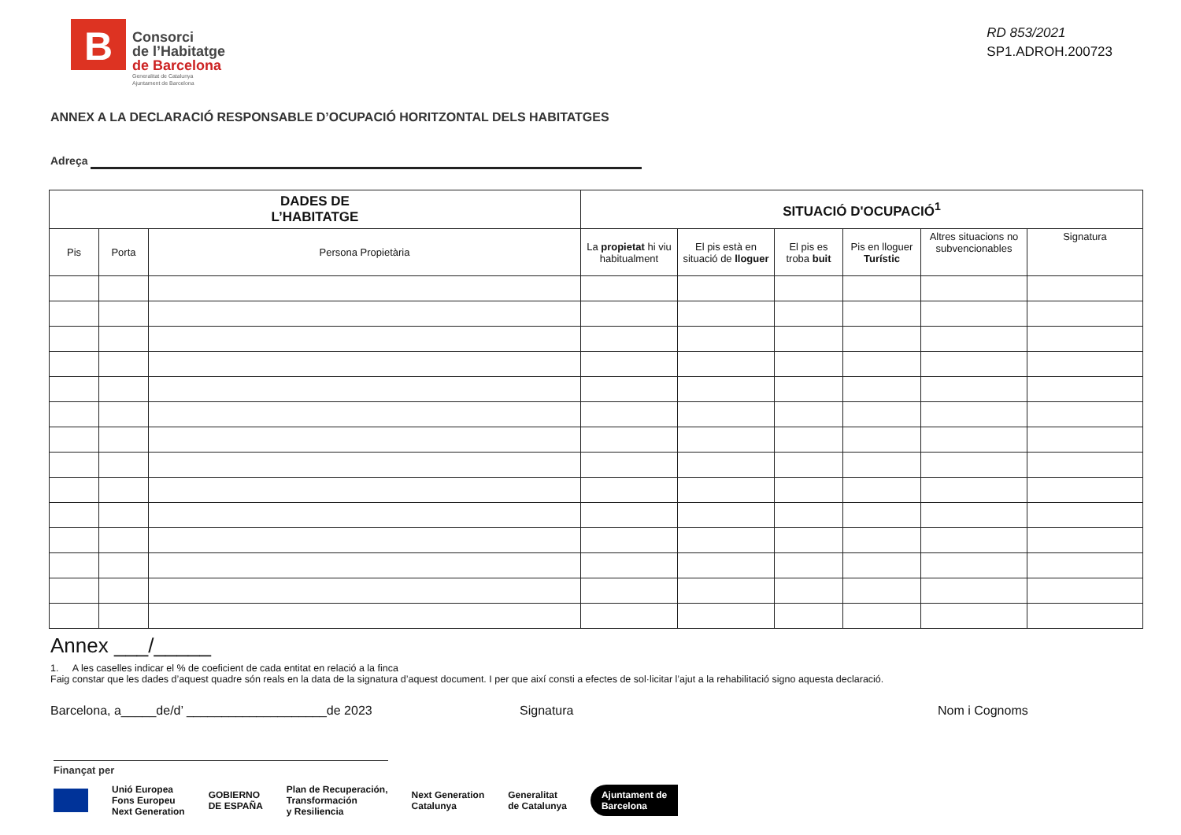B
Consorci
de l’Habitatge
de Barcelona
Generalitat de Catalunya
Ajuntament de Barcelona
RD 853/2021
SP1.ADROH.200723
ANNEX A LA DECLARACIÓ RESPONSABLE D’OCUPACIÓ HORITZONTAL DELS HABITATGES
Adreça
| DADES DE L’HABITATGE | | | SITUACIÓ D'OCUPACIÓ<sup>1</sup> | | | | | |
| --- | --- | --- | --- | --- | --- | --- | --- | --- |
| Pis | Porta | Persona Propietària | La propietat hi viu habitualment | El pis està en situació de lloguer | El pis es troba buit | Pis en lloguer Turístic | Altres situacions no subvencionables | Signatura |
Annex ___/_____
1. A les caselles indicar el % de coeficient de cada entitat en relació a la finca
Faig constar que les dades d’aquest quadre són reals en la data de la signatura d’aquest document. I per que així consti a efectes de sol·licitar l’ajut a la rehabilitació signo aquesta declaració.
Barcelona, a_____de/d’ ____________________de 2023 Signatura Nom i Cognoms
Finançat per
Unió Europea
Fons Europeu
Next Generation GOBIERNO
DE ESPAÑA Plan de Recuperación,
Transformación
y Resiliencia Next Generation
Catalunya Generalitat
de Catalunya Ajuntament de
Barcelona